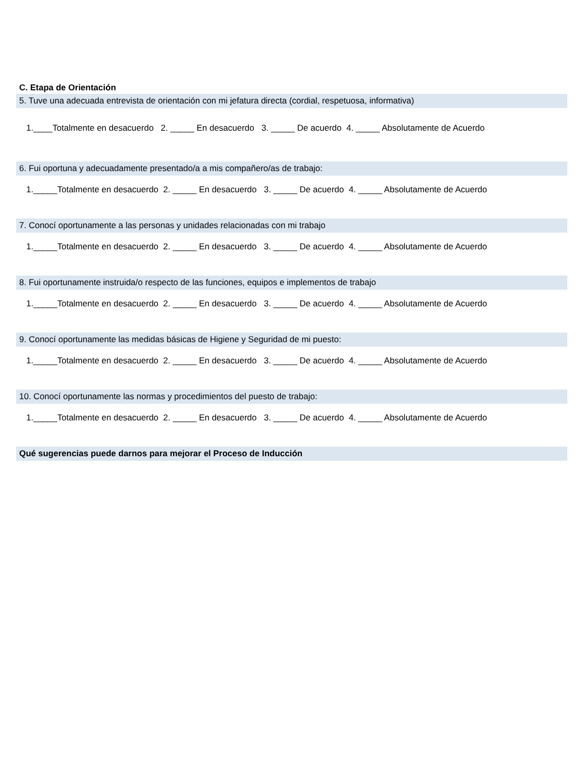C. Etapa de Orientación
5. Tuve una adecuada entrevista de orientación con mi jefatura directa (cordial, respetuosa, informativa)
1.____Totalmente en desacuerdo 2. _____ En desacuerdo 3. _____ De acuerdo 4. _____ Absolutamente de Acuerdo
6. Fui oportuna y adecuadamente presentado/a a mis compañero/as de trabajo:
1._____Totalmente en desacuerdo 2. _____ En desacuerdo 3. _____ De acuerdo 4. _____ Absolutamente de Acuerdo
7. Conocí oportunamente a las personas y unidades relacionadas con mi trabajo
1._____Totalmente en desacuerdo 2. _____ En desacuerdo 3. _____ De acuerdo 4. _____ Absolutamente de Acuerdo
8. Fui oportunamente instruida/o respecto de las funciones, equipos e implementos de trabajo
1._____Totalmente en desacuerdo 2. _____ En desacuerdo 3. _____ De acuerdo 4. _____ Absolutamente de Acuerdo
9. Conocí oportunamente las medidas básicas de Higiene y Seguridad de mi puesto:
1._____Totalmente en desacuerdo 2. _____ En desacuerdo 3. _____ De acuerdo 4. _____ Absolutamente de Acuerdo
10. Conocí oportunamente las normas y procedimientos del puesto de trabajo:
1._____Totalmente en desacuerdo 2. _____ En desacuerdo 3. _____ De acuerdo 4. _____ Absolutamente de Acuerdo
Qué sugerencias puede darnos para mejorar el Proceso de Inducción